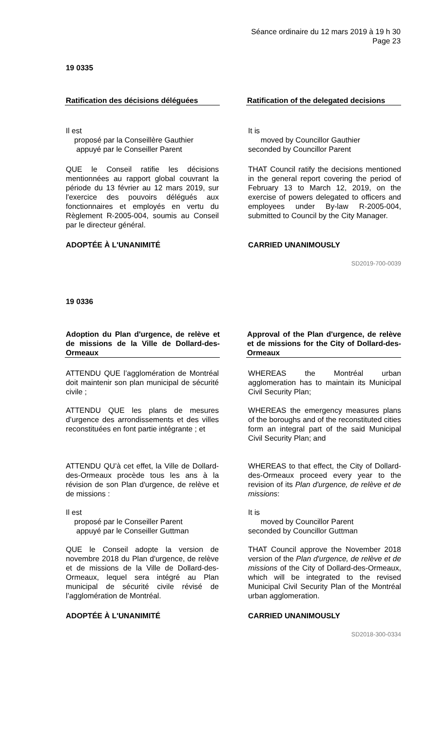Séance ordinaire du 12 mars 2019 à 19 h 30
Page 23
19 0335
Ratification des décisions déléguées
Ratification of the delegated decisions
Il est
proposé par la Conseillère Gauthier
appuyé par le Conseiller Parent
It is
moved by Councillor Gauthier
seconded by Councillor Parent
QUE le Conseil ratifie les décisions mentionnées au rapport global couvrant la période du 13 février au 12 mars 2019, sur l'exercice des pouvoirs délégués aux fonctionnaires et employés en vertu du Règlement R-2005-004, soumis au Conseil par le directeur général.
THAT Council ratify the decisions mentioned in the general report covering the period of February 13 to March 12, 2019, on the exercise of powers delegated to officers and employees under By-law R-2005-004, submitted to Council by the City Manager.
ADOPTÉE À L'UNANIMITÉ CARRIED UNANIMOUSLY
SD2019-700-0039
19 0336
Adoption du Plan d'urgence, de relève et de missions de la Ville de Dollard-des-Ormeaux
Approval of the Plan d'urgence, de relève et de missions for the City of Dollard-des-Ormeaux
ATTENDU QUE l’agglomération de Montréal doit maintenir son plan municipal de sécurité civile ;
ATTENDU QUE les plans de mesures d’urgence des arrondissements et des villes reconstituées en font partie intégrante ; et
ATTENDU QU’à cet effet, la Ville de Dollard-des-Ormeaux procède tous les ans à la révision de son Plan d'urgence, de relève et de missions :
Il est
proposé par le Conseiller Parent
appuyé par le Conseiller Guttman
QUE le Conseil adopte la version de novembre 2018 du Plan d'urgence, de relève et de missions de la Ville de Dollard-des-Ormeaux, lequel sera intégré au Plan municipal de sécurité civile révisé de l’agglomération de Montréal.
WHEREAS the Montréal urban agglomeration has to maintain its Municipal Civil Security Plan;
WHEREAS the emergency measures plans of the boroughs and of the reconstituted cities form an integral part of the said Municipal Civil Security Plan; and
WHEREAS to that effect, the City of Dollard-des-Ormeaux proceed every year to the revision of its Plan d'urgence, de relève et de missions:
It is
moved by Councillor Parent
seconded by Councillor Guttman
THAT Council approve the November 2018 version of the Plan d'urgence, de relève et de missions of the City of Dollard-des-Ormeaux, which will be integrated to the revised Municipal Civil Security Plan of the Montréal urban agglomeration.
ADOPTÉE À L'UNANIMITÉ CARRIED UNANIMOUSLY
SD2018-300-0334